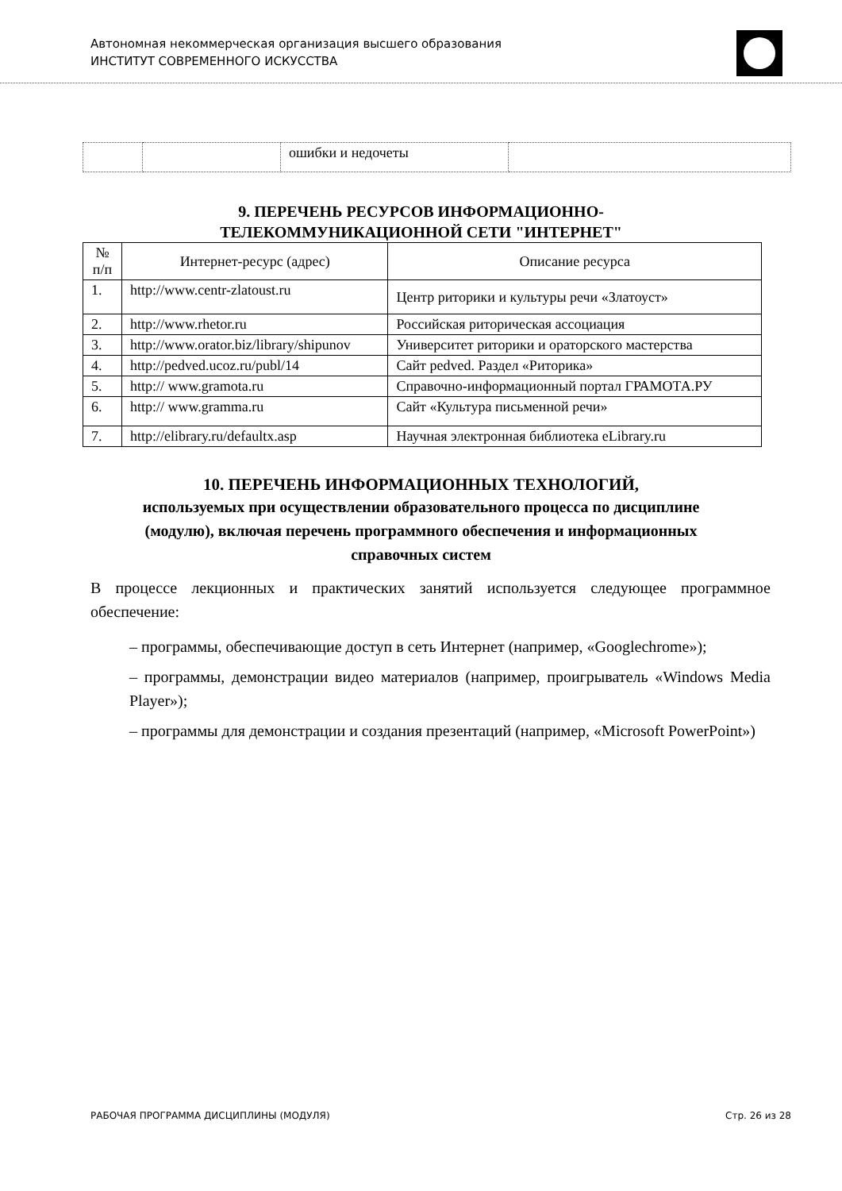Автономная некоммерческая организация высшего образования
ИНСТИТУТ СОВРЕМЕННОГО ИСКУССТВА
| | | ошибки и недочеты | |
9. ПЕРЕЧЕНЬ РЕСУРСОВ ИНФОРМАЦИОННО-
ТЕЛЕКОММУНИКАЦИОННОЙ СЕТИ "ИНТЕРНЕТ"
| № п/п | Интернет-ресурс (адрес) | Описание ресурса |
| --- | --- | --- |
| 1. | http://www.centr-zlatoust.ru | Центр риторики и культуры речи «Златоуст» |
| 2. | http://www.rhetor.ru | Российская риторическая ассоциация |
| 3. | http://www.orator.biz/library/shipunov | Университет риторики и ораторского мастерства |
| 4. | http://pedved.ucoz.ru/publ/14 | Сайт pedved. Раздел «Риторика» |
| 5. | http:// www.gramota.ru | Справочно-информационный портал ГРАМОТА.РУ |
| 6. | http:// www.gramma.ru | Сайт «Культура письменной речи» |
| 7. | http://elibrary.ru/defaultx.asp | Научная электронная библиотека eLibrary.ru |
10. ПЕРЕЧЕНЬ ИНФОРМАЦИОННЫХ ТЕХНОЛОГИЙ,
используемых при осуществлении образовательного процесса по дисциплине
(модулю), включая перечень программного обеспечения и информационных
справочных систем
В процессе лекционных и практических занятий используется следующее программное обеспечение:
– программы, обеспечивающие доступ в сеть Интернет (например, «Googlechrome»);
– программы, демонстрации видео материалов (например, проигрыватель «Windows Media Player»);
– программы для демонстрации и создания презентаций (например, «Microsoft PowerPoint»)
РАБОЧАЯ ПРОГРАММА ДИСЦИПЛИНЫ (МОДУЛЯ) Стр. 26 из 28